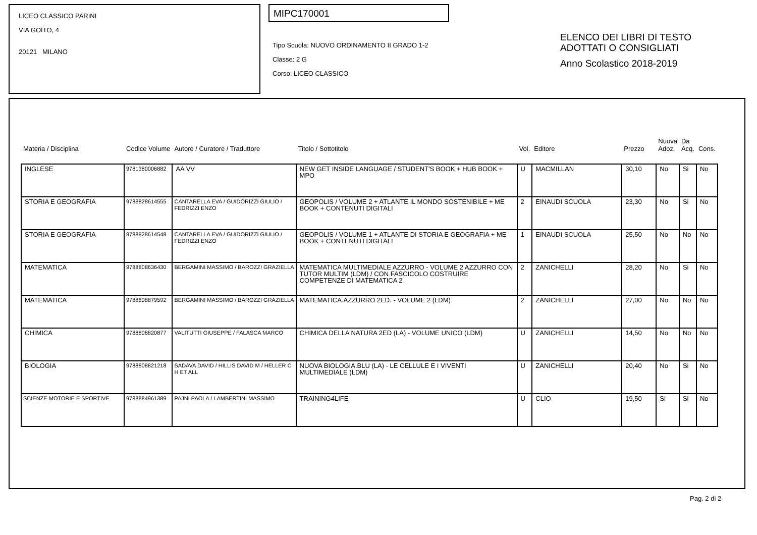LICEO CLASSICO PARINI
VIA GOITO, 4
20121 MILANO
MIPC170001
Tipo Scuola: NUOVO ORDINAMENTO II GRADO 1-2
Classe: 2 G
Corso: LICEO CLASSICO
ELENCO DEI LIBRI DI TESTO
ADOTTATI O CONSIGLIATI
Anno Scolastico 2018-2019
| Materia / Disciplina | Codice Volume | Autore / Curatore / Traduttore | Titolo / Sottotitolo | Vol. | Editore | Prezzo | Nuova Adoz. | Da Acq. | Cons. |
| --- | --- | --- | --- | --- | --- | --- | --- | --- | --- |
| INGLESE | 9781380006882 | AA VV | NEW GET INSIDE LANGUAGE / STUDENT'S BOOK + HUB BOOK + MPO | U | MACMILLAN | 30,10 | No | Si | No |
| STORIA E GEOGRAFIA | 9788828614555 | CANTARELLA EVA / GUIDORIZZI GIULIO / FEDRIZZI ENZO | GEOPOLIS / VOLUME 2 + ATLANTE IL MONDO SOSTENIBILE + ME BOOK + CONTENUTI DIGITALI | 2 | EINAUDI SCUOLA | 23,30 | No | Si | No |
| STORIA E GEOGRAFIA | 9788828614548 | CANTARELLA EVA / GUIDORIZZI GIULIO / FEDRIZZI ENZO | GEOPOLIS / VOLUME 1 + ATLANTE DI STORIA E GEOGRAFIA + ME BOOK + CONTENUTI DIGITALI | 1 | EINAUDI SCUOLA | 25,50 | No | No | No |
| MATEMATICA | 9788808636430 | BERGAMINI MASSIMO / BAROZZI GRAZIELLA | MATEMATICA MULTIMEDIALE AZZURRO - VOLUME 2 AZZURRO CON TUTOR MULTIM (LDM) / CON FASCICOLO COSTRUIRE COMPETENZE DI MATEMATICA 2 | 2 | ZANICHELLI | 28,20 | No | Si | No |
| MATEMATICA | 9788808879592 | BERGAMINI MASSIMO / BAROZZI GRAZIELLA | MATEMATICA.AZZURRO 2ED. - VOLUME 2 (LDM) | 2 | ZANICHELLI | 27,00 | No | No | No |
| CHIMICA | 9788808820877 | VALITUTTI GIUSEPPE / FALASCA MARCO | CHIMICA DELLA NATURA 2ED (LA) - VOLUME UNICO (LDM) | U | ZANICHELLI | 14,50 | No | No | No |
| BIOLOGIA | 9788808821218 | SADAVA DAVID / HILLIS DAVID M / HELLER C H ET ALL | NUOVA BIOLOGIA.BLU (LA) - LE CELLULE E I VIVENTI MULTIMEDIALE (LDM) | U | ZANICHELLI | 20,40 | No | Si | No |
| SCIENZE MOTORIE E SPORTIVE | 9788884961389 | PAJNI PAOLA / LAMBERTINI MASSIMO | TRAINING4LIFE | U | CLIO | 19,50 | Si | Si | No |
Pag. 2 di 2